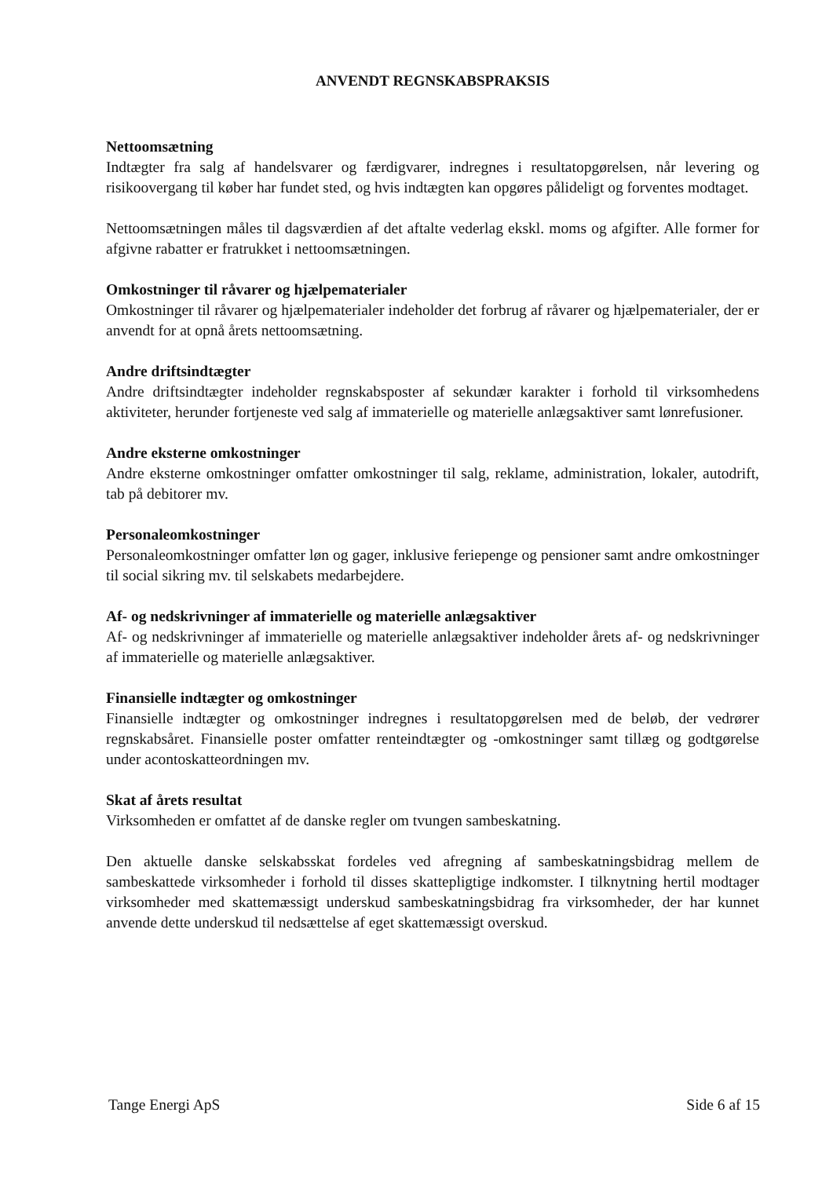ANVENDT REGNSKABSPRAKSIS
Nettoomsætning
Indtægter fra salg af handelsvarer og færdigvarer, indregnes i resultatopgørelsen, når levering og risikoovergang til køber har fundet sted, og hvis indtægten kan opgøres pålideligt og forventes modtaget.
Nettoomsætningen måles til dagsværdien af det aftalte vederlag ekskl. moms og afgifter. Alle former for afgivne rabatter er fratrukket i nettoomsætningen.
Omkostninger til råvarer og hjælpematerialer
Omkostninger til råvarer og hjælpematerialer indeholder det forbrug af råvarer og hjælpemateri­aler, der er anvendt for at opnå årets nettoomsætning.
Andre driftsindtægter
Andre driftsindtægter indeholder regnskabsposter af sekundær karakter i forhold til virksomhedens aktiviteter, herunder fortjeneste ved salg af immaterielle og materielle anlægsaktiver samt lønrefusioner.
Andre eksterne omkostninger
Andre eksterne omkostninger omfatter omkostninger til salg, reklame, administration, lokaler, autodrift, tab på debitorer mv.
Personaleomkostninger
Personaleomkostninger omfatter løn og gager, inklusive feriepenge og pensioner samt andre om­kostninger til social sikring mv. til selskabets medarbejdere.
Af- og nedskrivninger af immaterielle og materielle anlægsaktiver
Af- og nedskrivninger af immaterielle og materielle anlægsaktiver indeholder årets af- og ned­skrivninger af immaterielle og materielle anlægsaktiver.
Finansielle indtægter og omkostninger
Finansielle indtægter og omkostninger indregnes i resultatopgørelsen med de beløb, der vedrører regnskabsåret. Finansielle poster omfatter renteindtægter og -omkostninger samt tillæg og godtgørelse under acontoskatteordningen mv.
Skat af årets resultat
Virksomheden er omfattet af de danske regler om tvungen sambeskatning.
Den aktuelle danske selskabsskat fordeles ved afregning af sambeskatningsbidrag mellem de sambeskattede virksomheder i forhold til disses skattepligtige indkomster. I tilknytning hertil modtager virksomheder med skattemæssigt underskud sambeskatningsbidrag fra virksomheder, der har kunnet anvende dette underskud til nedsættelse af eget skattemæssigt overskud.
Tange Energi ApS Side 6 af 15